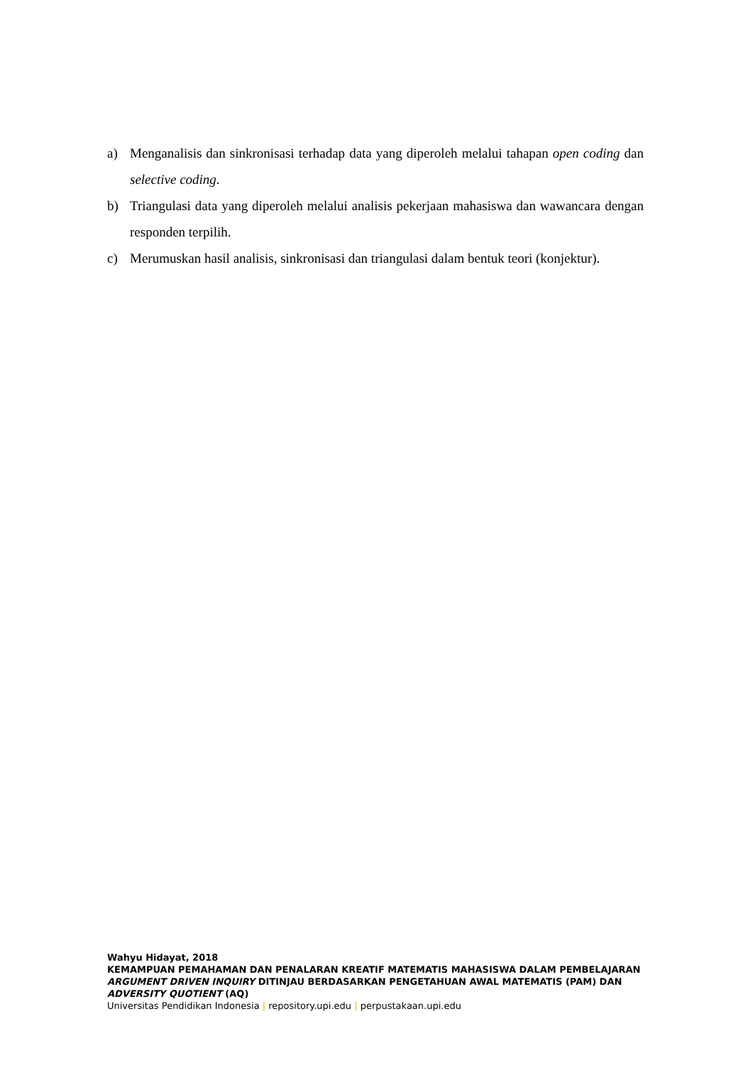a) Menganalisis dan sinkronisasi terhadap data yang diperoleh melalui tahapan open coding dan selective coding.
b) Triangulasi data yang diperoleh melalui analisis pekerjaan mahasiswa dan wawancara dengan responden terpilih.
c) Merumuskan hasil analisis, sinkronisasi dan triangulasi dalam bentuk teori (konjektur).
Wahyu Hidayat, 2018
KEMAMPUAN PEMAHAMAN DAN PENALARAN KREATIF MATEMATIS MAHASISWA DALAM PEMBELAJARAN ARGUMENT DRIVEN INQUIRY DITINJAU BERDASARKAN PENGETAHUAN AWAL MATEMATIS (PAM) DAN ADVERSITY QUOTIENT (AQ)
Universitas Pendidikan Indonesia | repository.upi.edu | perpustakaan.upi.edu